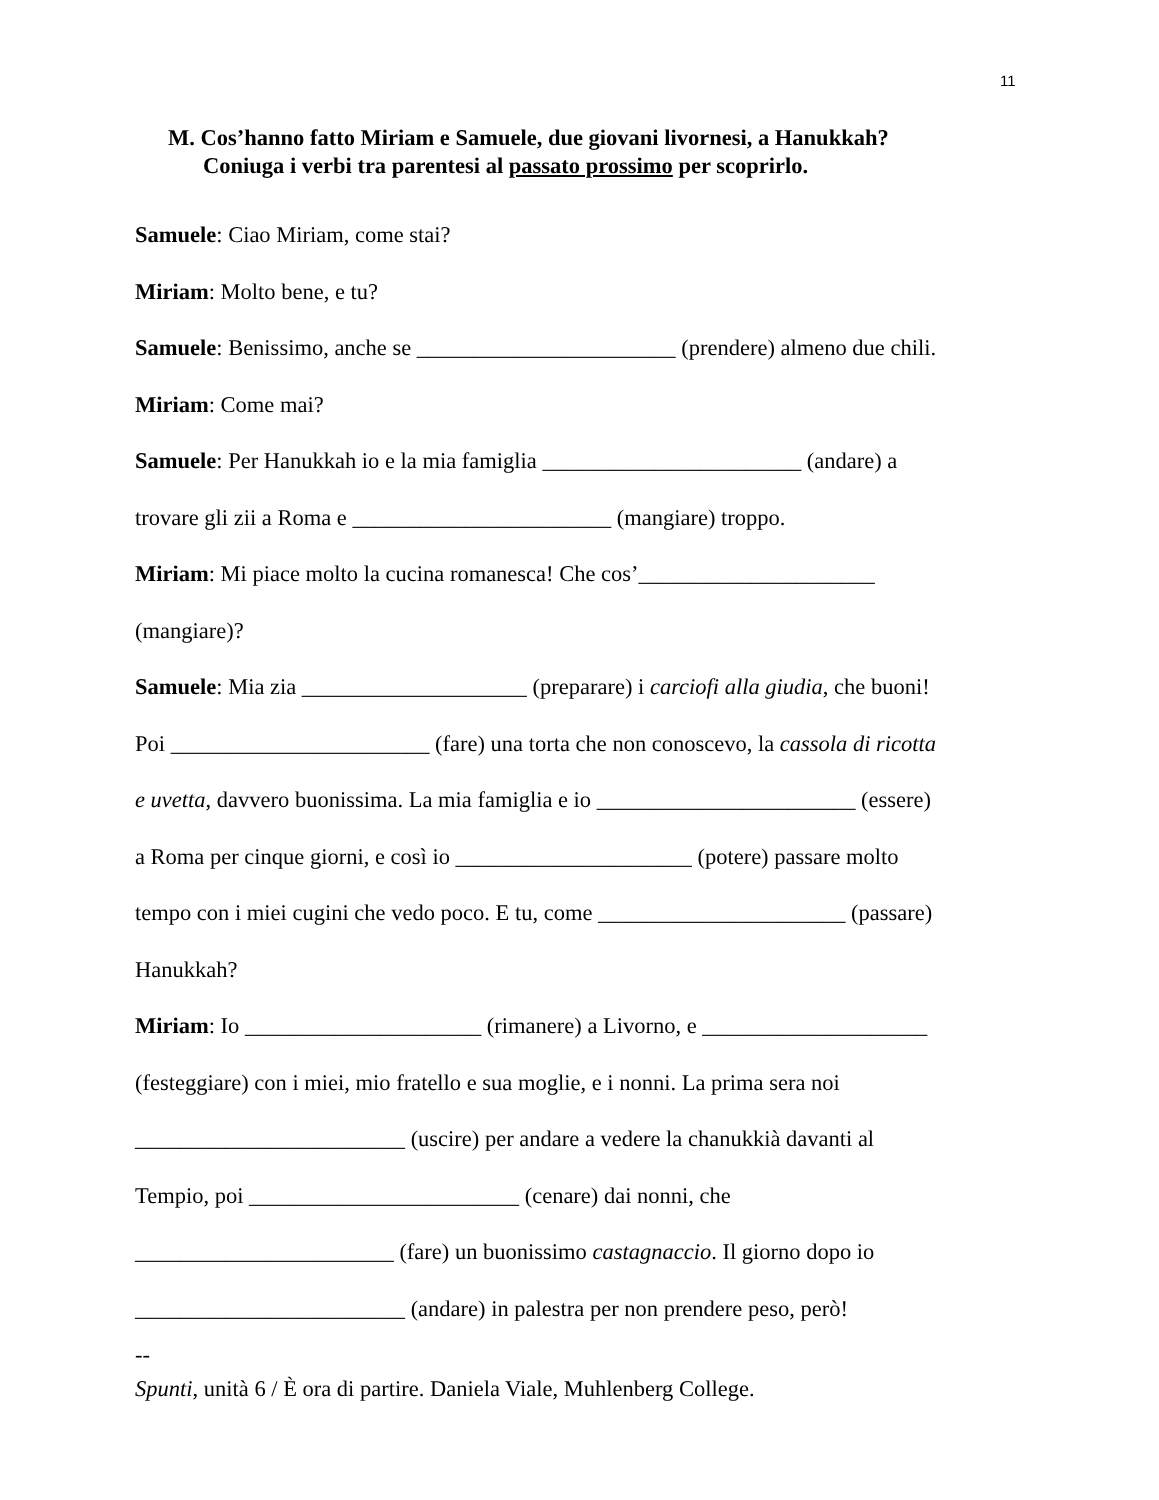11
M. Cos’hanno fatto Miriam e Samuele, due giovani livornesi, a Hanukkah?
Coniuga i verbi tra parentesi al passato prossimo per scoprirlo.
Samuele: Ciao Miriam, come stai?
Miriam: Molto bene, e tu?
Samuele: Benissimo, anche se _______________________ (prendere) almeno due chili.
Miriam: Come mai?
Samuele: Per Hanukkah io e la mia famiglia _______________________ (andare) a
trovare gli zii a Roma e _______________________ (mangiare) troppo.
Miriam: Mi piace molto la cucina romanesca! Che cos’_____________________
(mangiare)?
Samuele: Mia zia ____________________ (preparare) i carciofi alla giudia, che buoni!
Poi _______________________ (fare) una torta che non conoscevo, la cassola di ricotta
e uvetta, davvero buonissima. La mia famiglia e io _______________________ (essere)
a Roma per cinque giorni, e così io _____________________ (potere) passare molto
tempo con i miei cugini che vedo poco. E tu, come ______________________ (passare)
Hanukkah?
Miriam: Io _____________________ (rimanere) a Livorno, e ____________________
(festeggiare) con i miei, mio fratello e sua moglie, e i nonni. La prima sera noi
________________________ (uscire) per andare a vedere la chanukkià davanti al
Tempio, poi ________________________ (cenare) dai nonni, che
_______________________ (fare) un buonissimo castagnaccio. Il giorno dopo io
________________________ (andare) in palestra per non prendere peso, però!
--
Spunti, unità 6 / È ora di partire. Daniela Viale, Muhlenberg College.